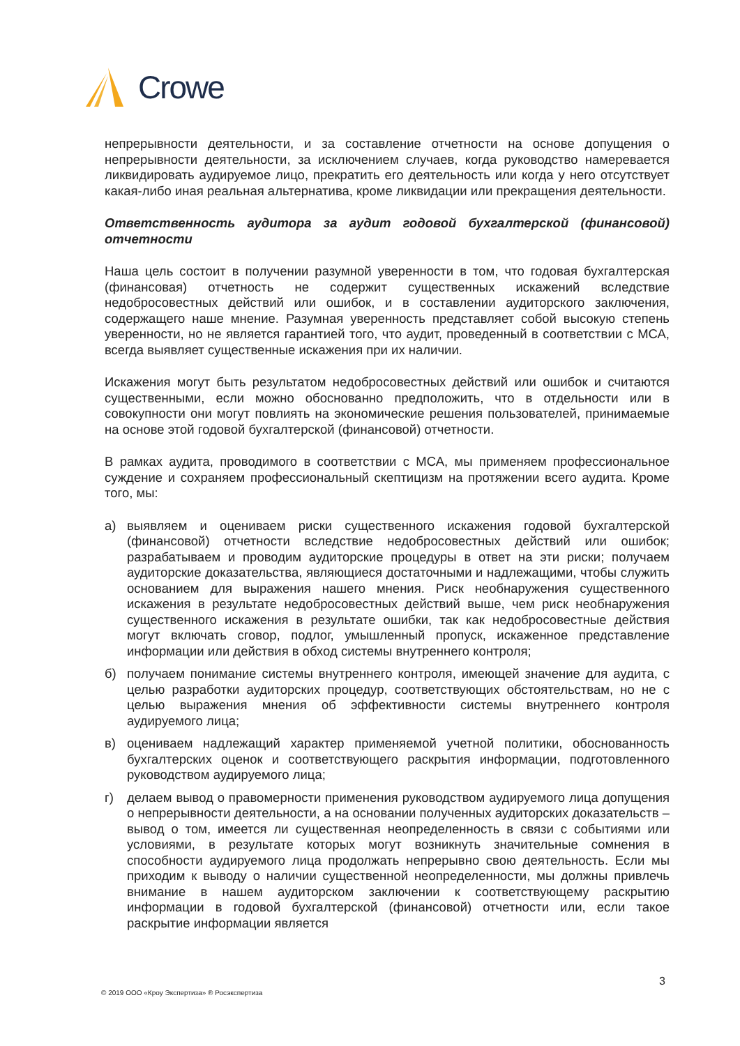Crowe
непрерывности деятельности, и за составление отчетности на основе допущения о непрерывности деятельности, за исключением случаев, когда руководство намеревается ликвидировать аудируемое лицо, прекратить его деятельность или когда у него отсутствует какая-либо иная реальная альтернатива, кроме ликвидации или прекращения деятельности.
Ответственность аудитора за аудит годовой бухгалтерской (финансовой) отчетности
Наша цель состоит в получении разумной уверенности в том, что годовая бухгалтерская (финансовая) отчетность не содержит существенных искажений вследствие недобросовестных действий или ошибок, и в составлении аудиторского заключения, содержащего наше мнение. Разумная уверенность представляет собой высокую степень уверенности, но не является гарантией того, что аудит, проведенный в соответствии с МСА, всегда выявляет существенные искажения при их наличии.
Искажения могут быть результатом недобросовестных действий или ошибок и считаются существенными, если можно обоснованно предположить, что в отдельности или в совокупности они могут повлиять на экономические решения пользователей, принимаемые на основе этой годовой бухгалтерской (финансовой) отчетности.
В рамках аудита, проводимого в соответствии с МСА, мы применяем профессиональное суждение и сохраняем профессиональный скептицизм на протяжении всего аудита. Кроме того, мы:
а) выявляем и оцениваем риски существенного искажения годовой бухгалтерской (финансовой) отчетности вследствие недобросовестных действий или ошибок; разрабатываем и проводим аудиторские процедуры в ответ на эти риски; получаем аудиторские доказательства, являющиеся достаточными и надлежащими, чтобы служить основанием для выражения нашего мнения. Риск необнаружения существенного искажения в результате недобросовестных действий выше, чем риск необнаружения существенного искажения в результате ошибки, так как недобросовестные действия могут включать сговор, подлог, умышленный пропуск, искаженное представление информации или действия в обход системы внутреннего контроля;
б) получаем понимание системы внутреннего контроля, имеющей значение для аудита, с целью разработки аудиторских процедур, соответствующих обстоятельствам, но не с целью выражения мнения об эффективности системы внутреннего контроля аудируемого лица;
в) оцениваем надлежащий характер применяемой учетной политики, обоснованность бухгалтерских оценок и соответствующего раскрытия информации, подготовленного руководством аудируемого лица;
г) делаем вывод о правомерности применения руководством аудируемого лица допущения о непрерывности деятельности, а на основании полученных аудиторских доказательств – вывод о том, имеется ли существенная неопределенность в связи с событиями или условиями, в результате которых могут возникнуть значительные сомнения в способности аудируемого лица продолжать непрерывно свою деятельность. Если мы приходим к выводу о наличии существенной неопределенности, мы должны привлечь внимание в нашем аудиторском заключении к соответствующему раскрытию информации в годовой бухгалтерской (финансовой) отчетности или, если такое раскрытие информации является
3
© 2019 ООО «Кроу Экспертиза» ® Росэкспертиза